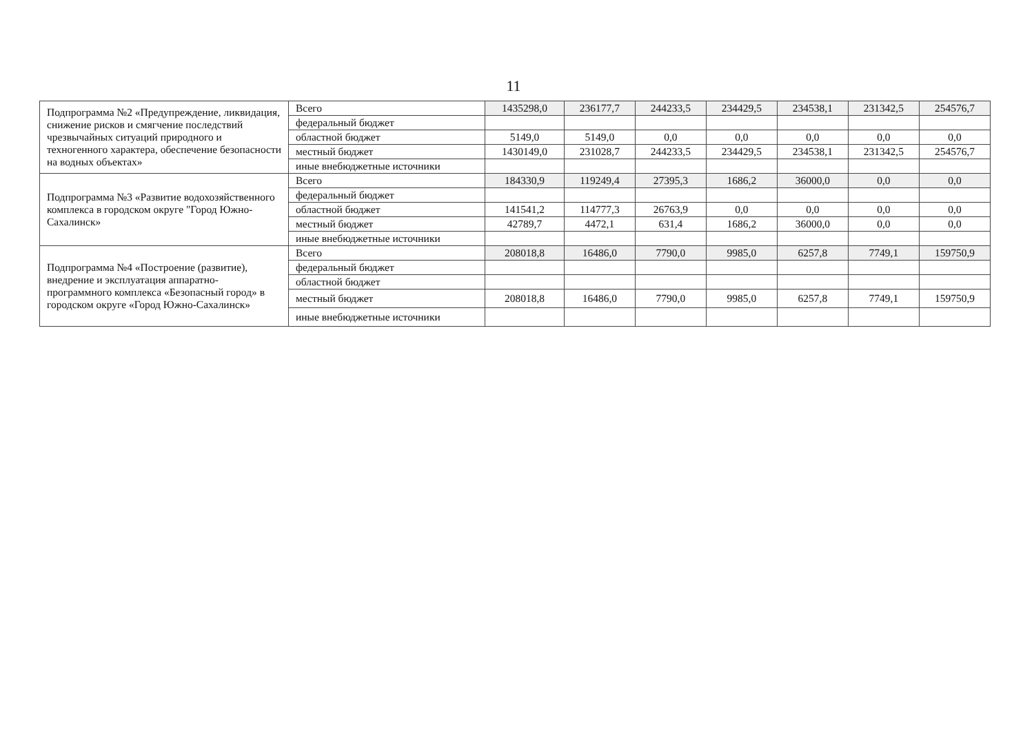11
| Подпрограмма №2 «Предупреждение, ликвидация, снижение рисков и смягчение последствий чрезвычайных ситуаций природного и техногенного характера, обеспечение безопасности на водных объектах» | Всего | 1435298,0 | 236177,7 | 244233,5 | 234429,5 | 234538,1 | 231342,5 | 254576,7 |
| | федеральный бюджет | | | | | | | |
| | областной бюджет | 5149,0 | 5149,0 | 0,0 | 0,0 | 0,0 | 0,0 | 0,0 |
| | местный бюджет | 1430149,0 | 231028,7 | 244233,5 | 234429,5 | 234538,1 | 231342,5 | 254576,7 |
| | иные внебюджетные источники | | | | | | | |
| Подпрограмма №3 «Развитие водохозяйственного комплекса в городском округе "Город Южно-Сахалинск» | Всего | 184330,9 | 119249,4 | 27395,3 | 1686,2 | 36000,0 | 0,0 | 0,0 |
| | федеральный бюджет | | | | | | | |
| | областной бюджет | 141541,2 | 114777,3 | 26763,9 | 0,0 | 0,0 | 0,0 | 0,0 |
| | местный бюджет | 42789,7 | 4472,1 | 631,4 | 1686,2 | 36000,0 | 0,0 | 0,0 |
| | иные внебюджетные источники | | | | | | | |
| Подпрограмма №4 «Построение (развитие), внедрение и эксплуатация аппаратно-программного комплекса «Безопасный город» в городском округе «Город Южно-Сахалинск» | Всего | 208018,8 | 16486,0 | 7790,0 | 9985,0 | 6257,8 | 7749,1 | 159750,9 |
| | федеральный бюджет | | | | | | | |
| | областной бюджет | | | | | | | |
| | местный бюджет | 208018,8 | 16486,0 | 7790,0 | 9985,0 | 6257,8 | 7749,1 | 159750,9 |
| | иные внебюджетные источники | | | | | | | |